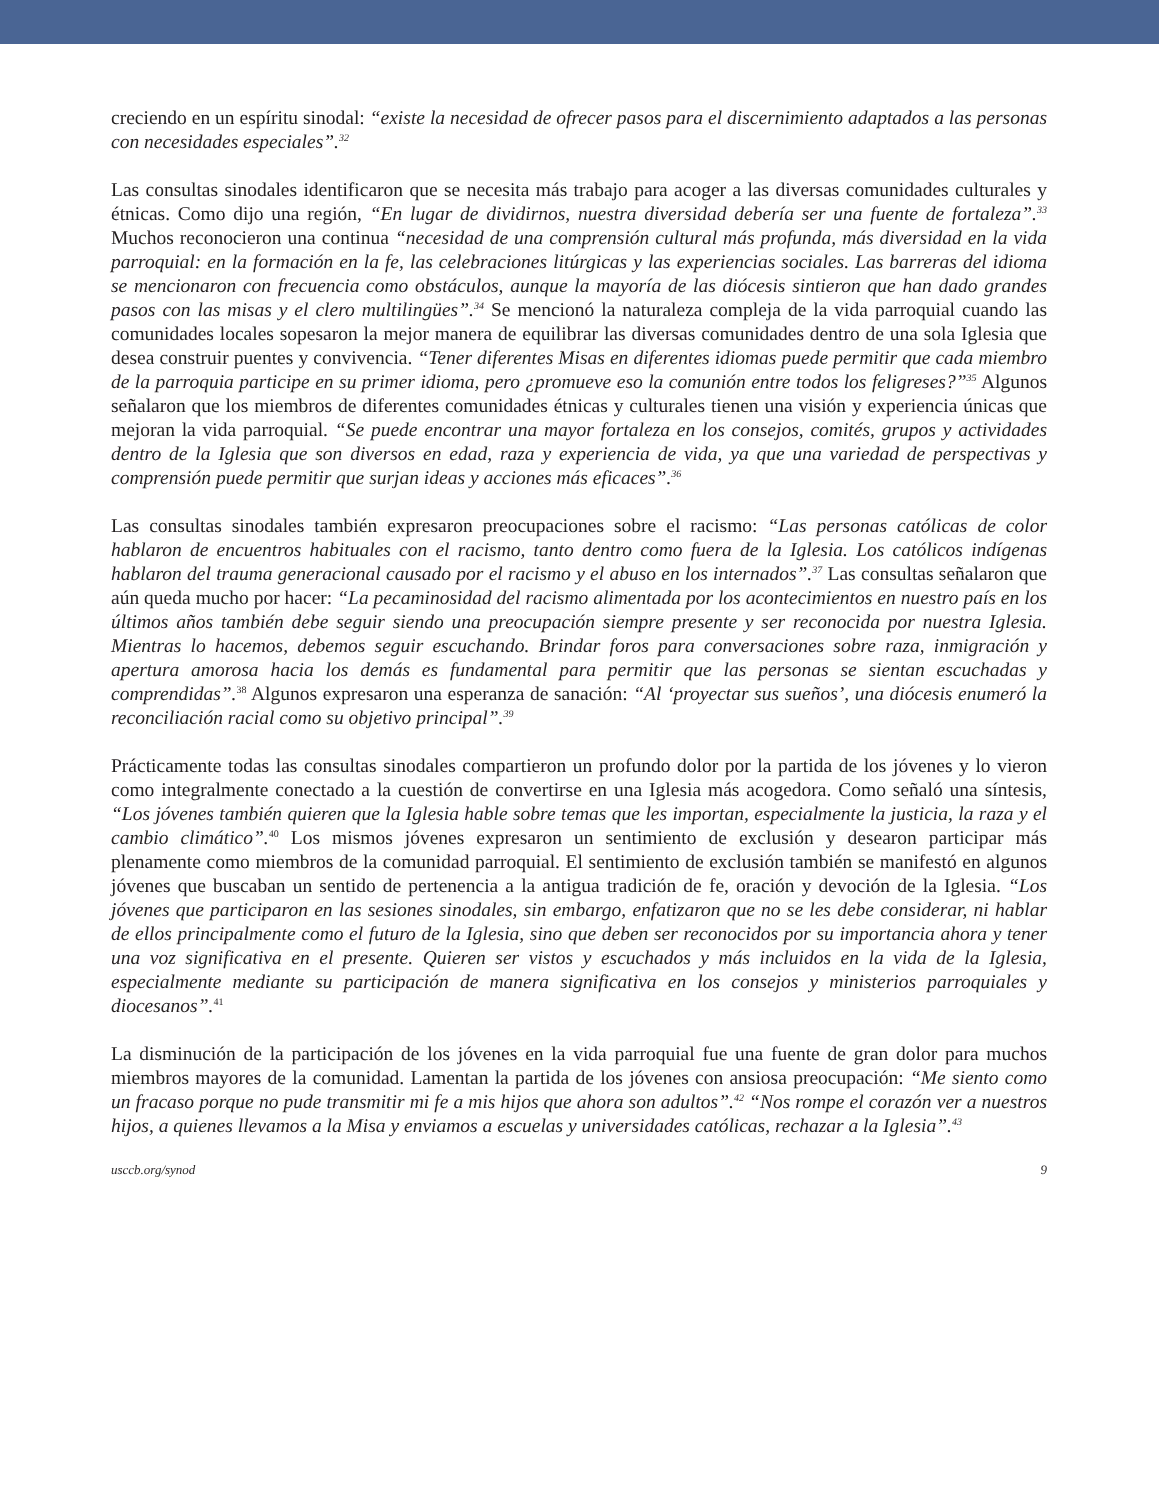creciendo en un espíritu sinodal: “existe la necesidad de ofrecer pasos para el discernimiento adaptados a las personas con necesidades especiales”.<sup>32</sup>
Las consultas sinodales identificaron que se necesita más trabajo para acoger a las diversas comunidades culturales y étnicas. Como dijo una región, “En lugar de dividirnos, nuestra diversidad debería ser una fuente de fortaleza”.<sup>33</sup> Muchos reconocieron una continua “necesidad de una comprensión cultural más profunda, más diversidad en la vida parroquial: en la formación en la fe, las celebraciones litúrgicas y las experiencias sociales. Las barreras del idioma se mencionaron con frecuencia como obstáculos, aunque la mayoría de las diócesis sintieron que han dado grandes pasos con las misas y el clero multilingües”.<sup>34</sup> Se mencionó la naturaleza compleja de la vida parroquial cuando las comunidades locales sopesaron la mejor manera de equilibrar las diversas comunidades dentro de una sola Iglesia que desea construir puentes y convivencia. “Tener diferentes Misas en diferentes idiomas puede permitir que cada miembro de la parroquia participe en su primer idioma, pero ¿promueve eso la comunión entre todos los feligreses?”<sup>35</sup> Algunos señalaron que los miembros de diferentes comunidades étnicas y culturales tienen una visión y experiencia únicas que mejoran la vida parroquial. “Se puede encontrar una mayor fortaleza en los consejos, comités, grupos y actividades dentro de la Iglesia que son diversos en edad, raza y experiencia de vida, ya que una variedad de perspectivas y comprensión puede permitir que surjan ideas y acciones más eficaces”.<sup>36</sup>
Las consultas sinodales también expresaron preocupaciones sobre el racismo: “Las personas católicas de color hablaron de encuentros habituales con el racismo, tanto dentro como fuera de la Iglesia. Los católicos indígenas hablaron del trauma generacional causado por el racismo y el abuso en los internados”.<sup>37</sup> Las consultas señalaron que aún queda mucho por hacer: “La pecaminosidad del racismo alimentada por los acontecimientos en nuestro país en los últimos años también debe seguir siendo una preocupación siempre presente y ser reconocida por nuestra Iglesia. Mientras lo hacemos, debemos seguir escuchando. Brindar foros para conversaciones sobre raza, inmigración y apertura amorosa hacia los demás es fundamental para permitir que las personas se sientan escuchadas y comprendidas”.<sup>38</sup> Algunos expresaron una esperanza de sanación: “Al ‘proyectar sus sueños’, una diócesis enumeró la reconciliación racial como su objetivo principal”.<sup>39</sup>
Prácticamente todas las consultas sinodales compartieron un profundo dolor por la partida de los jóvenes y lo vieron como integralmente conectado a la cuestión de convertirse en una Iglesia más acogedora. Como señaló una síntesis, “Los jóvenes también quieren que la Iglesia hable sobre temas que les importan, especialmente la justicia, la raza y el cambio climático”.<sup>40</sup> Los mismos jóvenes expresaron un sentimiento de exclusión y desearon participar más plenamente como miembros de la comunidad parroquial. El sentimiento de exclusión también se manifestó en algunos jóvenes que buscaban un sentido de pertenencia a la antigua tradición de fe, oración y devoción de la Iglesia. “Los jóvenes que participaron en las sesiones sinodales, sin embargo, enfatizaron que no se les debe considerar, ni hablar de ellos principalmente como el futuro de la Iglesia, sino que deben ser reconocidos por su importancia ahora y tener una voz significativa en el presente. Quieren ser vistos y escuchados y más incluidos en la vida de la Iglesia, especialmente mediante su participación de manera significativa en los consejos y ministerios parroquiales y diocesanos”.<sup>41</sup>
La disminución de la participación de los jóvenes en la vida parroquial fue una fuente de gran dolor para muchos miembros mayores de la comunidad. Lamentan la partida de los jóvenes con ansiosa preocupación: “Me siento como un fracaso porque no pude transmitir mi fe a mis hijos que ahora son adultos”.<sup>42</sup> “Nos rompe el corazón ver a nuestros hijos, a quienes llevamos a la Misa y enviamos a escuelas y universidades católicas, rechazar a la Iglesia”.<sup>43</sup>
usccb.org/synod 9